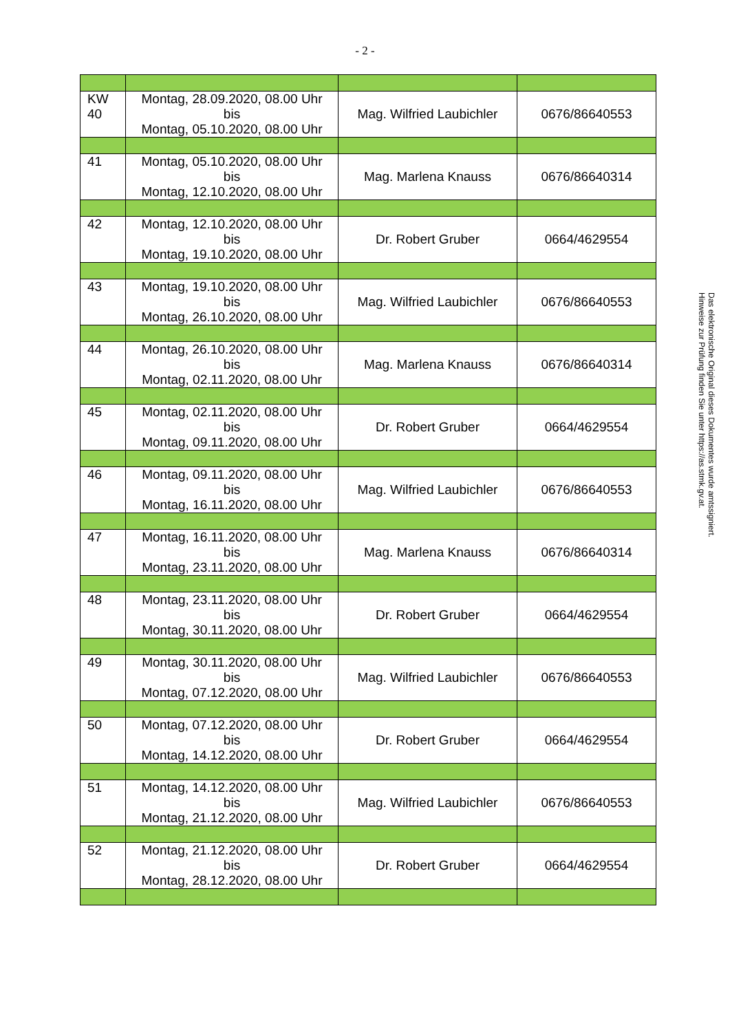- 2 -
| KW 40 | Montag, 28.09.2020, 08.00 Uhr bis Montag, 05.10.2020, 08.00 Uhr | Mag. Wilfried Laubichler | 0676/86640553 |
| 41 | Montag, 05.10.2020, 08.00 Uhr bis Montag, 12.10.2020, 08.00 Uhr | Mag. Marlena Knauss | 0676/86640314 |
| 42 | Montag, 12.10.2020, 08.00 Uhr bis Montag, 19.10.2020, 08.00 Uhr | Dr. Robert Gruber | 0664/4629554 |
| 43 | Montag, 19.10.2020, 08.00 Uhr bis Montag, 26.10.2020, 08.00 Uhr | Mag. Wilfried Laubichler | 0676/86640553 |
| 44 | Montag, 26.10.2020, 08.00 Uhr bis Montag, 02.11.2020, 08.00 Uhr | Mag. Marlena Knauss | 0676/86640314 |
| 45 | Montag, 02.11.2020, 08.00 Uhr bis Montag, 09.11.2020, 08.00 Uhr | Dr. Robert Gruber | 0664/4629554 |
| 46 | Montag, 09.11.2020, 08.00 Uhr bis Montag, 16.11.2020, 08.00 Uhr | Mag. Wilfried Laubichler | 0676/86640553 |
| 47 | Montag, 16.11.2020, 08.00 Uhr bis Montag, 23.11.2020, 08.00 Uhr | Mag. Marlena Knauss | 0676/86640314 |
| 48 | Montag, 23.11.2020, 08.00 Uhr bis Montag, 30.11.2020, 08.00 Uhr | Dr. Robert Gruber | 0664/4629554 |
| 49 | Montag, 30.11.2020, 08.00 Uhr bis Montag, 07.12.2020, 08.00 Uhr | Mag. Wilfried Laubichler | 0676/86640553 |
| 50 | Montag, 07.12.2020, 08.00 Uhr bis Montag, 14.12.2020, 08.00 Uhr | Dr. Robert Gruber | 0664/4629554 |
| 51 | Montag, 14.12.2020, 08.00 Uhr bis Montag, 21.12.2020, 08.00 Uhr | Mag. Wilfried Laubichler | 0676/86640553 |
| 52 | Montag, 21.12.2020, 08.00 Uhr bis Montag, 28.12.2020, 08.00 Uhr | Dr. Robert Gruber | 0664/4629554 |
Das elektronische Original dieses Dokumentes wurde amtssigniert.
Hinweise zur Prüfung finden Sie unter https://as.stmk.gv.at.